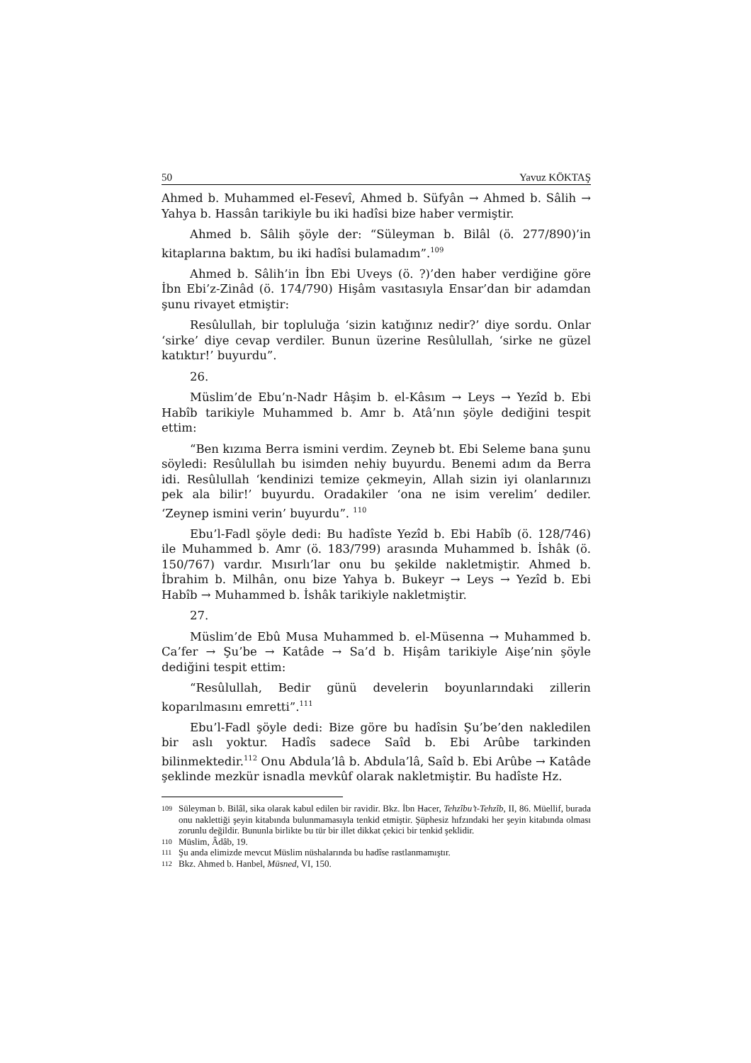50 Yavuz KÖKTAŞ
Ahmed b. Muhammed el-Fesevî, Ahmed b. Süfyân → Ahmed b. Sâlih → Yahya b. Hassân tarikiyle bu iki hadîsi bize haber vermiştir.
Ahmed b. Sâlih şöyle der: “Süleyman b. Bilâl (ö. 277/890)’in kitaplarına baktım, bu iki hadîsi bulamadım”.<sup>109</sup>
Ahmed b. Sâlih’in İbn Ebi Uveys (ö. ?)’den haber verdiğine göre İbn Ebi’z-Zinâd (ö. 174/790) Hişâm vasıtasıyla Ensar’dan bir adamdan şunu rivayet etmiştir:
Resûlullah, bir topluluğa ‘sizin katığınız nedir?’ diye sordu. Onlar ‘sirke’ diye cevap verdiler. Bunun üzerine Resûlullah, ‘sirke ne güzel katıktır!’ buyurdu”.
26.
Müslim’de Ebu’n-Nadr Hâşim b. el-Kâsım → Leys → Yezîd b. Ebi Habîb tarikiyle Muhammed b. Amr b. Atâ’nın şöyle dediğini tespit ettim:
“Ben kızıma Berra ismini verdim. Zeyneb bt. Ebi Seleme bana şunu söyledi: Resûlullah bu isimden nehiy buyurdu. Benemi adım da Berra idi. Resûlullah ‘kendinizi temize çekmeyin, Allah sizin iyi olanlarınızı pek ala bilir!’ buyurdu. Oradakiler ‘ona ne isim verelim’ dediler. ‘Zeynep ismini verin’ buyurdu”. <sup>110</sup>
Ebu’l-Fadl şöyle dedi: Bu hadîste Yezîd b. Ebi Habîb (ö. 128/746) ile Muhammed b. Amr (ö. 183/799) arasında Muhammed b. İshâk (ö. 150/767) vardır. Mısırlı’lar onu bu şekilde nakletmiştir. Ahmed b. İbrahim b. Milhân, onu bize Yahya b. Bukeyr → Leys → Yezîd b. Ebi Habîb → Muhammed b. İshâk tarikiyle nakletmiştir.
27.
Müslim’de Ebû Musa Muhammed b. el-Müsenna → Muhammed b. Ca’fer → Şu’be → Katâde → Sa’d b. Hişâm tarikiyle Aişe’nin şöyle dediğini tespit ettim:
“Resûlullah, Bedir günü develerin boyunlarındaki zillerin koparılmasını emretti”.<sup>111</sup>
Ebu’l-Fadl şöyle dedi: Bize göre bu hadîsin Şu’be’den nakledilen bir aslı yoktur. Hadîs sadece Saîd b. Ebi Arûbe tarkinden bilinmektedir.<sup>112</sup> Onu Abdula’lâ b. Abdula’lâ, Saîd b. Ebi Arûbe → Katâde şeklinde mezkür isnadla mevkûf olarak nakletmiştir. Bu hadîste Hz.
109 Süleyman b. Bilâl, sika olarak kabul edilen bir ravidir. Bkz. İbn Hacer, Tehzîbu’t-Tehzîb, II, 86. Müellif, burada onu naklettiği şeyin kitabında bulunmamasıyla tenkid etmiştir. Şüphesiz hıfzındaki her şeyin kitabında olması zorunlu değildir. Bununla birlikte bu tür bir illet dikkat çekici bir tenkid şeklidir.
110 Müslim, Âdâb, 19.
111 Şu anda elimizde mevcut Müslim nüshalarında bu hadîse rastlanmamıştır.
112 Bkz. Ahmed b. Hanbel, Müsned, VI, 150.